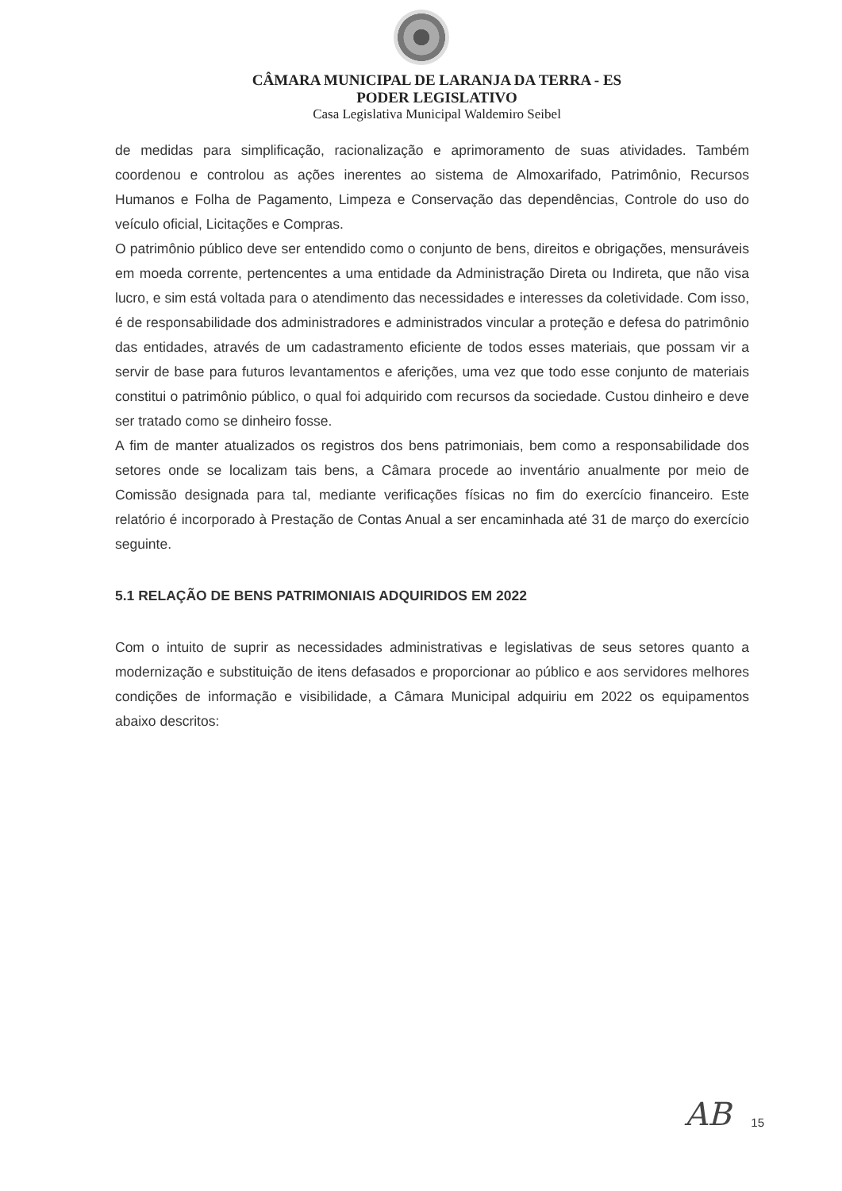CÂMARA MUNICIPAL DE LARANJA DA TERRA - ES
PODER LEGISLATIVO
Casa Legislativa Municipal Waldemiro Seibel
de medidas para simplificação, racionalização e aprimoramento de suas atividades. Também coordenou e controlou as ações inerentes ao sistema de Almoxarifado, Patrimônio, Recursos Humanos e Folha de Pagamento, Limpeza e Conservação das dependências, Controle do uso do veículo oficial, Licitações e Compras.
O patrimônio público deve ser entendido como o conjunto de bens, direitos e obrigações, mensuráveis em moeda corrente, pertencentes a uma entidade da Administração Direta ou Indireta, que não visa lucro, e sim está voltada para o atendimento das necessidades e interesses da coletividade. Com isso, é de responsabilidade dos administradores e administrados vincular a proteção e defesa do patrimônio das entidades, através de um cadastramento eficiente de todos esses materiais, que possam vir a servir de base para futuros levantamentos e aferições, uma vez que todo esse conjunto de materiais constitui o patrimônio público, o qual foi adquirido com recursos da sociedade. Custou dinheiro e deve ser tratado como se dinheiro fosse.
A fim de manter atualizados os registros dos bens patrimoniais, bem como a responsabilidade dos setores onde se localizam tais bens, a Câmara procede ao inventário anualmente por meio de Comissão designada para tal, mediante verificações físicas no fim do exercício financeiro. Este relatório é incorporado à Prestação de Contas Anual a ser encaminhada até 31 de março do exercício seguinte.
5.1 RELAÇÃO DE BENS PATRIMONIAIS ADQUIRIDOS EM 2022
Com o intuito de suprir as necessidades administrativas e legislativas de seus setores quanto a modernização e substituição de itens defasados e proporcionar ao público e aos servidores melhores condições de informação e visibilidade, a Câmara Municipal adquiriu em 2022 os equipamentos abaixo descritos:
AB 15